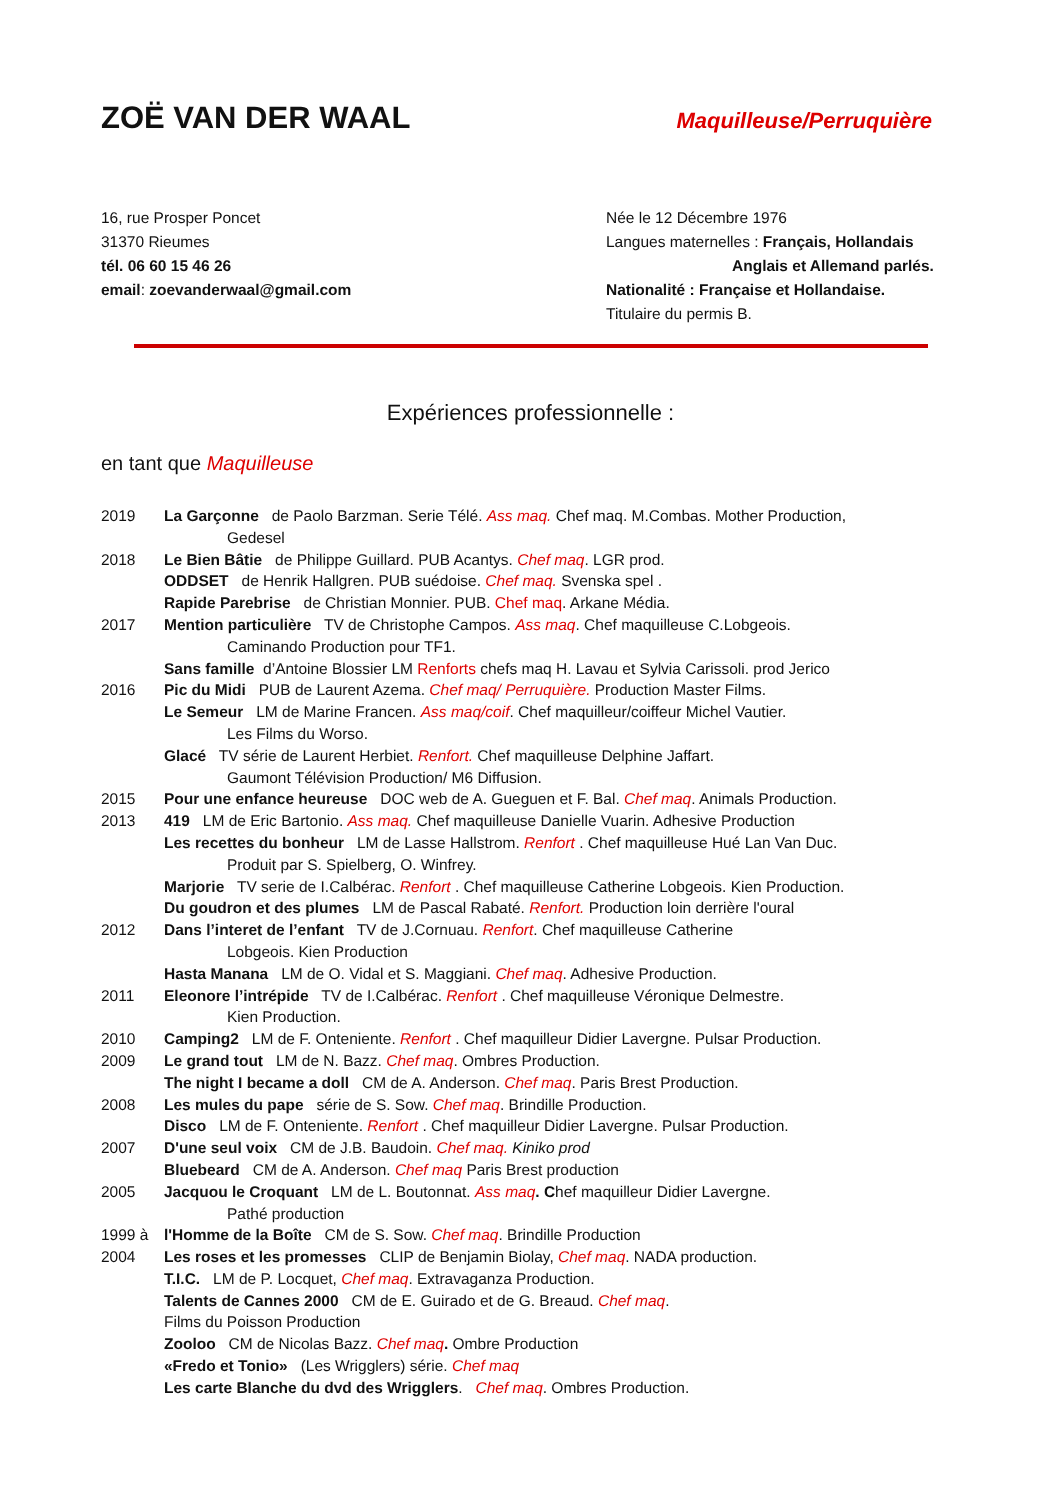ZOË VAN DER WAAL
Maquilleuse/Perruquière
16, rue Prosper Poncet
31370 Rieumes
tél. 06 60 15 46 26
email: zoevanderwaal@gmail.com
Née le 12 Décembre 1976
Langues maternelles : Français, Hollandais
Anglais et Allemand parlés.
Nationalité : Française et Hollandaise.
Titulaire du permis B.
Expériences professionnelle :
en tant que Maquilleuse
2019 La Garçonne de Paolo Barzman. Serie Télé. Ass maq. Chef maq. M.Combas. Mother Production,
Gedesel
2018 Le Bien Bâtie de Philippe Guillard. PUB Acantys. Chef maq. LGR prod.
ODDSET de Henrik Hallgren. PUB suédoise. Chef maq. Svenska spel .
Rapide Parebrise de Christian Monnier. PUB. Chef maq. Arkane Média.
2017 Mention particulière TV de Christophe Campos. Ass maq. Chef maquilleuse C.Lobgeois.
Caminando Production pour TF1.
Sans famille d’Antoine Blossier LM Renforts chefs maq H. Lavau et Sylvia Carissoli. prod Jerico
2016 Pic du Midi PUB de Laurent Azema. Chef maq/ Perruquière. Production Master Films.
Le Semeur LM de Marine Francen. Ass maq/coif. Chef maquilleur/coiffeur Michel Vautier.
Les Films du Worso.
Glacé TV série de Laurent Herbiet. Renfort. Chef maquilleuse Delphine Jaffart.
Gaumont Télévision Production/ M6 Diffusion.
2015 Pour une enfance heureuse DOC web de A. Gueguen et F. Bal. Chef maq. Animals Production.
2013 419 LM de Eric Bartonio. Ass maq. Chef maquilleuse Danielle Vuarin. Adhesive Production
Les recettes du bonheur LM de Lasse Hallstrom. Renfort . Chef maquilleuse Hué Lan Van Duc.
Produit par S. Spielberg, O. Winfrey.
Marjorie TV serie de I.Calbérac. Renfort . Chef maquilleuse Catherine Lobgeois. Kien Production.
Du goudron et des plumes LM de Pascal Rabaté. Renfort. Production loin derrière l'oural
2012 Dans l’interet de l’enfant TV de J.Cornuau. Renfort. Chef maquilleuse Catherine
Lobgeois. Kien Production
Hasta Manana LM de O. Vidal et S. Maggiani. Chef maq. Adhesive Production.
2011 Eleonore l’intrépide TV de I.Calbérac. Renfort . Chef maquilleuse Véronique Delmestre.
Kien Production.
2010 Camping2 LM de F. Onteniente. Renfort . Chef maquilleur Didier Lavergne. Pulsar Production.
2009 Le grand tout LM de N. Bazz. Chef maq. Ombres Production.
The night I became a doll CM de A. Anderson. Chef maq. Paris Brest Production.
2008 Les mules du pape série de S. Sow. Chef maq. Brindille Production.
Disco LM de F. Onteniente. Renfort . Chef maquilleur Didier Lavergne. Pulsar Production.
2007 D'une seul voix CM de J.B. Baudoin. Chef maq. Kiniko prod
Bluebeard CM de A. Anderson. Chef maq Paris Brest production
2005 Jacquou le Croquant LM de L. Boutonnat. Ass maq. Chef maquilleur Didier Lavergne.
Pathé production
1999 à
2004
l'Homme de la Boîte CM de S. Sow. Chef maq. Brindille Production
Les roses et les promesses CLIP de Benjamin Biolay, Chef maq. NADA production.
T.I.C. LM de P. Locquet, Chef maq. Extravaganza Production.
Talents de Cannes 2000 CM de E. Guirado et de G. Breaud. Chef maq.
Films du Poisson Production
Zooloo CM de Nicolas Bazz. Chef maq. Ombre Production
«Fredo et Tonio» (Les Wrigglers) série. Chef maq
Les carte Blanche du dvd des Wrigglers. Chef maq. Ombres Production.